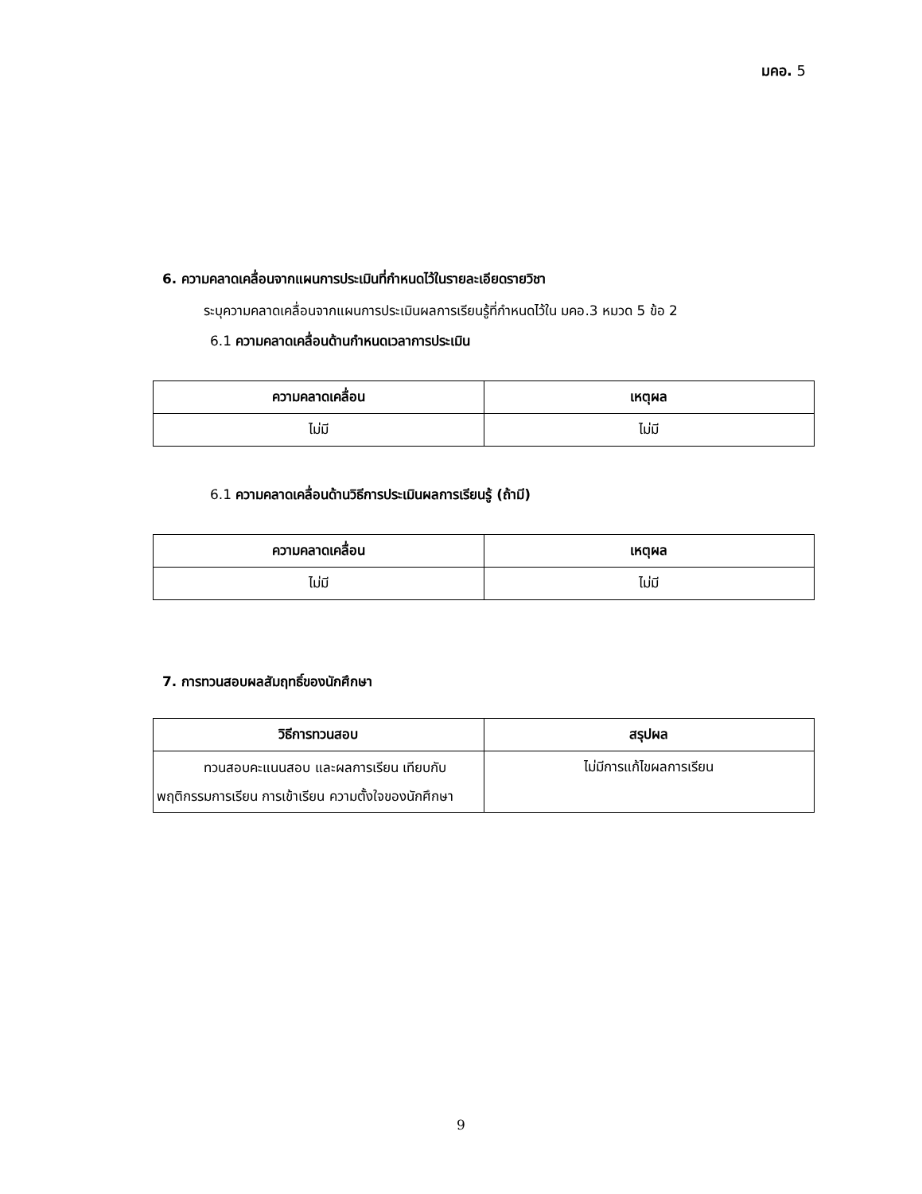มคอ. 5
6. ความคลาดเคลื่อนจากแผนการประเมินที่กำหนดไว้ในรายละเอียดรายวิชา
ระบุความคลาดเคลื่อนจากแผนการประเมินผลการเรียนรู้ที่กำหนดไว้ใน มคอ.3 หมวด 5 ข้อ 2
6.1 ความคลาดเคลื่อนด้านกำหนดเวลาการประเมิน
| ความคลาดเคลื่อน | เหตุผล |
| --- | --- |
| ไม่มี | ไม่มี |
6.1 ความคลาดเคลื่อนด้านวิธีการประเมินผลการเรียนรู้ (ถ้ามี)
| ความคลาดเคลื่อน | เหตุผล |
| --- | --- |
| ไม่มี | ไม่มี |
7. การทวนสอบผลสัมฤทธิ์ของนักศึกษา
| วิธีการทวนสอบ | สรุปผล |
| --- | --- |
| ทวนสอบคะแนนสอบ และผลการเรียน เทียบกับพฤติกรรมการเรียน การเข้าเรียน ความตั้งใจของนักศึกษา | ไม่มีการแก้ไขผลการเรียน |
9